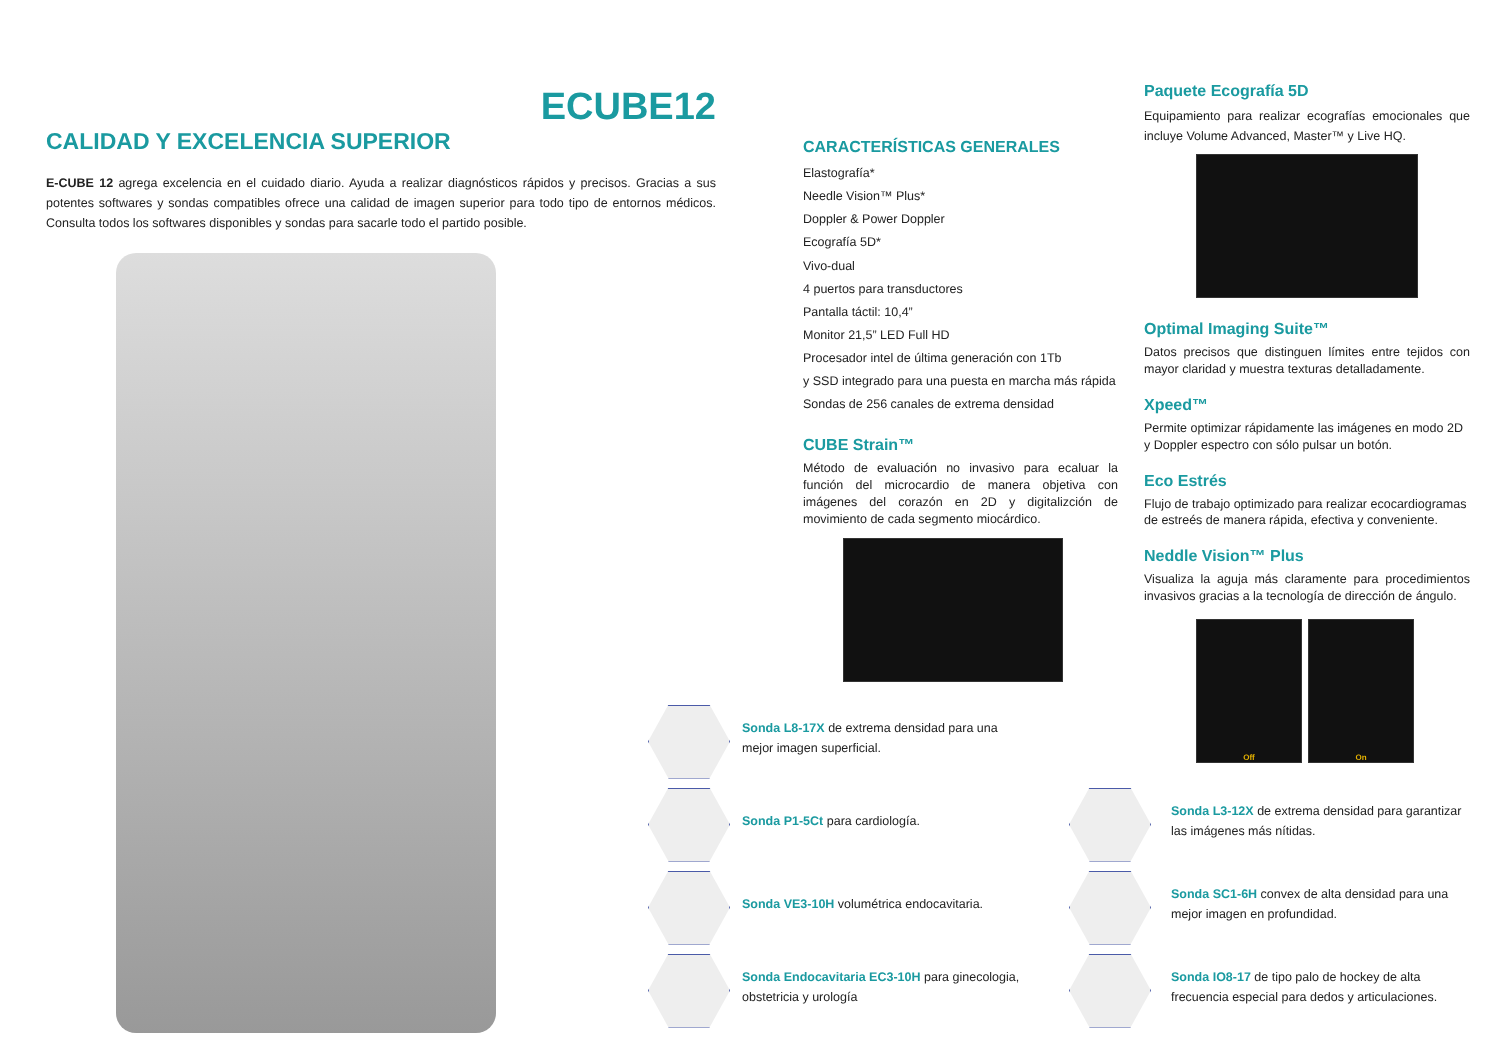ECUBE12
CALIDAD Y EXCELENCIA SUPERIOR
E-CUBE 12 agrega excelencia en el cuidado diario. Ayuda a realizar diagnósticos rápidos y precisos. Gracias a sus potentes softwares y sondas compatibles ofrece una calidad de imagen superior para todo tipo de entornos médicos. Consulta todos los softwares disponibles y sondas para sacarle todo el partido posible.
CARACTERÍSTICAS GENERALES
Elastografía*
Needle Vision™ Plus*
Doppler & Power Doppler
Ecografía 5D*
Vivo-dual
4 puertos para transductores
Pantalla táctil: 10,4”
Monitor 21,5” LED Full HD
Procesador intel de última generación con 1Tb
y SSD integrado para una puesta en marcha más rápida
Sondas de 256 canales de extrema densidad
CUBE Strain™
Método de evaluación no invasivo para ecaluar la función del microcardio de manera objetiva con imágenes del corazón en 2D y digitalizción de movimiento de cada segmento miocárdico.
Paquete Ecografía 5D
Equipamiento para realizar ecografías emocionales que incluye Volume Advanced, Master™ y Live HQ.
Optimal Imaging Suite™
Datos precisos que distinguen límites entre tejidos con mayor claridad y muestra texturas detalladamente.
Xpeed™
Permite optimizar rápidamente las imágenes en modo 2D y Doppler espectro con sólo pulsar un botón.
Eco Estrés
Flujo de trabajo optimizado para realizar ecocardiogramas de estreés de manera rápida, efectiva y conveniente.
Neddle Vision™ Plus
Visualiza la aguja más claramente para procedimientos invasivos gracias a la tecnología de dirección de ángulo.
Off On
Sonda L8-17X de extrema densidad para una mejor imagen superficial.
Sonda P1-5Ct para cardiología.
Sonda VE3-10H volumétrica endocavitaria.
Sonda Endocavitaria EC3-10H para ginecologia, obstetricia y urología
Sonda L3-12X de extrema densidad para garantizar las imágenes más nítidas.
Sonda SC1-6H convex de alta densidad para una mejor imagen en profundidad.
Sonda IO8-17 de tipo palo de hockey de alta frecuencia especial para dedos y articulaciones.